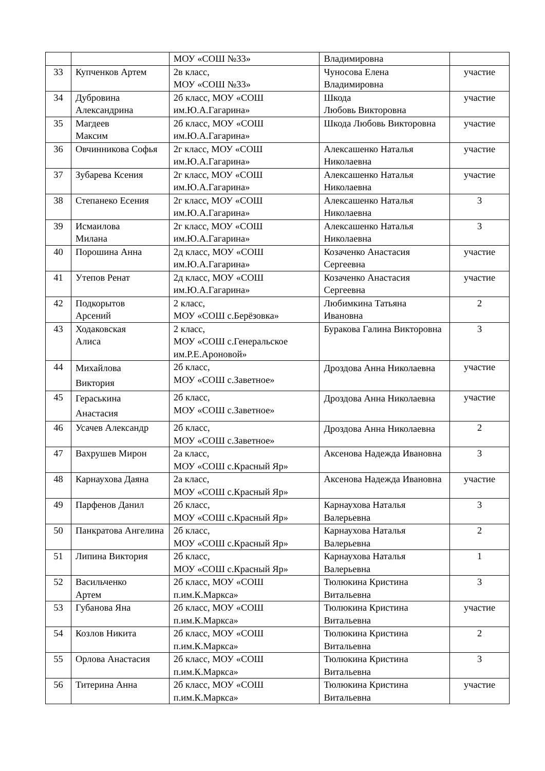| | | МОУ «СОШ №33» | Владимировна | |
| 33 | Купченков Артем | 2в класс, МОУ «СОШ №33» | Чуносова Елена Владимировна | участие |
| 34 | Дубровина Александрина | 2б класс, МОУ «СОШ им.Ю.А.Гагарина» | Шкода Любовь Викторовна | участие |
| 35 | Магдеев Максим | 2б класс, МОУ «СОШ им.Ю.А.Гагарина» | Шкода Любовь Викторовна | участие |
| 36 | Овчинникова Софья | 2г класс, МОУ «СОШ им.Ю.А.Гагарина» | Алексашенко Наталья Николаевна | участие |
| 37 | Зубарева Ксения | 2г класс, МОУ «СОШ им.Ю.А.Гагарина» | Алексашенко Наталья Николаевна | участие |
| 38 | Степанеко Есения | 2г класс, МОУ «СОШ им.Ю.А.Гагарина» | Алексашенко Наталья Николаевна | 3 |
| 39 | Исмаилова Милана | 2г класс, МОУ «СОШ им.Ю.А.Гагарина» | Алексашенко Наталья Николаевна | 3 |
| 40 | Порошина Анна | 2д класс, МОУ «СОШ им.Ю.А.Гагарина» | Козаченко Анастасия Сергеевна | участие |
| 41 | Утепов Ренат | 2д класс, МОУ «СОШ им.Ю.А.Гагарина» | Козаченко Анастасия Сергеевна | участие |
| 42 | Подкорытов Арсений | 2 класс, МОУ «СОШ с.Берёзовка» | Любимкина Татьяна Ивановна | 2 |
| 43 | Ходаковская Алиса | 2 класс, МОУ «СОШ с.Генеральское им.Р.Е.Ароновой» | Буракова Галина Викторовна | 3 |
| 44 | Михайлова Виктория | 2б класс, МОУ «СОШ с.Заветное» | Дроздова Анна Николаевна | участие |
| 45 | Гераськина Анастасия | 2б класс, МОУ «СОШ с.Заветное» | Дроздова Анна Николаевна | участие |
| 46 | Усачев Александр | 2б класс, МОУ «СОШ с.Заветное» | Дроздова Анна Николаевна | 2 |
| 47 | Вахрушев Мирон | 2а класс, МОУ «СОШ с.Красный Яр» | Аксенова Надежда Ивановна | 3 |
| 48 | Карнаухова Даяна | 2а класс, МОУ «СОШ с.Красный Яр» | Аксенова Надежда Ивановна | участие |
| 49 | Парфенов Данил | 2б класс, МОУ «СОШ с.Красный Яр» | Карнаухова Наталья Валерьевна | 3 |
| 50 | Панкратова Ангелина | 2б класс, МОУ «СОШ с.Красный Яр» | Карнаухова Наталья Валерьевна | 2 |
| 51 | Липина Виктория | 2б класс, МОУ «СОШ с.Красный Яр» | Карнаухова Наталья Валерьевна | 1 |
| 52 | Васильченко Артем | 2б класс, МОУ «СОШ п.им.К.Маркса» | Тюлюкина Кристина Витальевна | 3 |
| 53 | Губанова Яна | 2б класс, МОУ «СОШ п.им.К.Маркса» | Тюлюкина Кристина Витальевна | участие |
| 54 | Козлов Никита | 2б класс, МОУ «СОШ п.им.К.Маркса» | Тюлюкина Кристина Витальевна | 2 |
| 55 | Орлова Анастасия | 2б класс, МОУ «СОШ п.им.К.Маркса» | Тюлюкина Кристина Витальевна | 3 |
| 56 | Титерина Анна | 2б класс, МОУ «СОШ п.им.К.Маркса» | Тюлюкина Кристина Витальевна | участие |